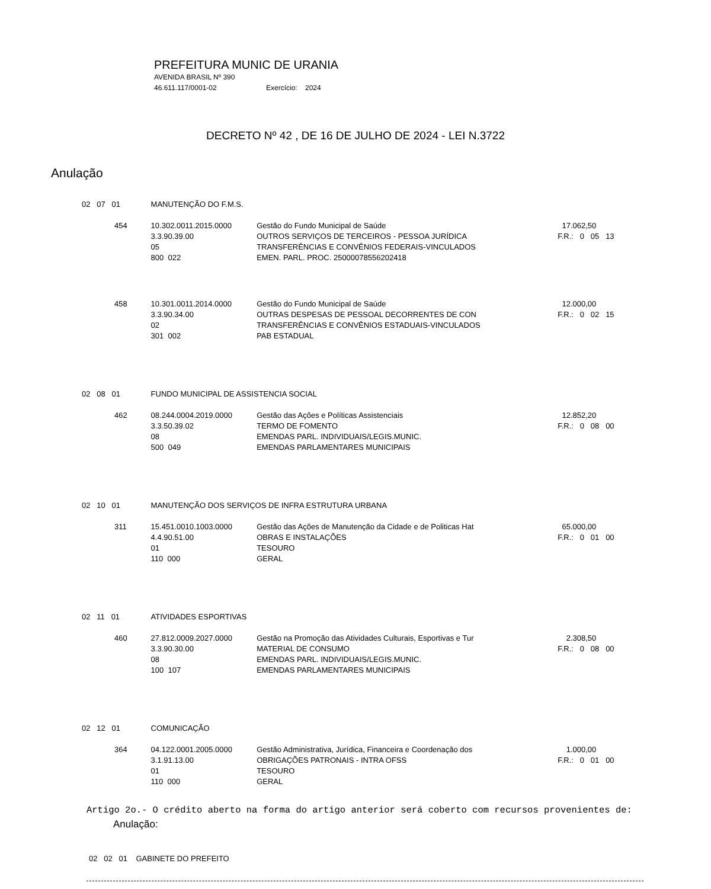PREFEITURA MUNIC DE URANIA
AVENIDA BRASIL Nº 390
46.611.117/0001-02 Exercício: 2024
DECRETO Nº 42 , DE 16 DE JULHO DE 2024 - LEI N.3722
Anulação
| 02 07 01 | MANUTENÇÃO DO F.M.S. | | |
| 454 | 10.302.0011.2015.0000 3.3.90.39.00 05 800 022 | Gestão do Fundo Municipal de Saúde OUTROS SERVIÇOS DE TERCEIROS - PESSOA JURÍDICA TRANSFERÊNCIAS E CONVÊNIOS FEDERAIS-VINCULADOS EMEN. PARL. PROC. 25000078556202418 | 17.062,50 F.R.: 0 05 13 |
| 458 | 10.301.0011.2014.0000 3.3.90.34.00 02 301 002 | Gestão do Fundo Municipal de Saúde OUTRAS DESPESAS DE PESSOAL DECORRENTES DE CON TRANSFERÊNCIAS E CONVÊNIOS ESTADUAIS-VINCULADOS PAB ESTADUAL | 12.000,00 F.R.: 0 02 15 |
| 02 08 01 | FUNDO MUNICIPAL DE ASSISTENCIA SOCIAL | | |
| 462 | 08.244.0004.2019.0000 3.3.50.39.02 08 500 049 | Gestão das Ações e Políticas Assistenciais TERMO DE FOMENTO EMENDAS PARL. INDIVIDUAIS/LEGIS.MUNIC. EMENDAS PARLAMENTARES MUNICIPAIS | 12.852,20 F.R.: 0 08 00 |
| 02 10 01 | MANUTENÇÃO DOS SERVIÇOS DE INFRA ESTRUTURA URBANA | | |
| 311 | 15.451.0010.1003.0000 4.4.90.51.00 01 110 000 | Gestão das Ações de Manutenção da Cidade e de Politicas Hat OBRAS E INSTALAÇÕES TESOURO GERAL | 65.000,00 F.R.: 0 01 00 |
| 02 11 01 | ATIVIDADES ESPORTIVAS | | |
| 460 | 27.812.0009.2027.0000 3.3.90.30.00 08 100 107 | Gestão na Promoção das Atividades Culturais, Esportivas e Tur MATERIAL DE CONSUMO EMENDAS PARL. INDIVIDUAIS/LEGIS.MUNIC. EMENDAS PARLAMENTARES MUNICIPAIS | 2.308,50 F.R.: 0 08 00 |
| 02 12 01 | COMUNICAÇÃO | | |
| 364 | 04.122.0001.2005.0000 3.1.91.13.00 01 110 000 | Gestão Administrativa, Jurídica, Financeira e Coordenação dos OBRIGAÇÕES PATRONAIS - INTRA OFSS TESOURO GERAL | 1.000,00 F.R.: 0 01 00 |
Artigo 2o.- O crédito aberto na forma do artigo anterior será coberto com recursos provenientes de:
Anulação:
02 02 01 GABINETE DO PREFEITO